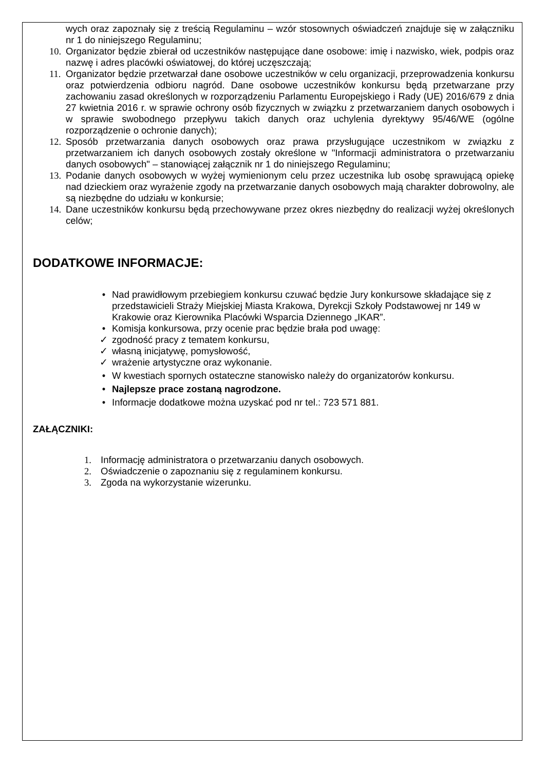wych oraz zapoznały się z treścią Regulaminu – wzór stosownych oświadczeń znajduje się w załączniku nr 1 do niniejszego Regulaminu;
10.
Organizator będzie zbierał od uczestników następujące dane osobowe: imię i nazwisko, wiek, podpis oraz nazwę i adres placówki oświatowej, do której uczęszczają;
11.
Organizator będzie przetwarzał dane osobowe uczestników w celu organizacji, przeprowadzenia konkursu oraz potwierdzenia odbioru nagród. Dane osobowe uczestników konkursu będą przetwarzane przy zachowaniu zasad określonych w rozporządzeniu Parlamentu Europejskiego i Rady (UE) 2016/679 z dnia 27 kwietnia 2016 r. w sprawie ochrony osób fizycznych w związku z przetwarzaniem danych osobowych i w sprawie swobodnego przepływu takich danych oraz uchylenia dyrektywy 95/46/WE (ogólne rozporządzenie o ochronie danych);
12.
Sposób przetwarzania danych osobowych oraz prawa przysługujące uczestnikom w związku z przetwarzaniem ich danych osobowych zostały określone w "Informacji administratora o przetwarzaniu danych osobowych" – stanowiącej załącznik nr 1 do niniejszego Regulaminu;
13.
Podanie danych osobowych w wyżej wymienionym celu przez uczestnika lub osobę sprawującą opiekę nad dzieckiem oraz wyrażenie zgody na przetwarzanie danych osobowych mają charakter dobrowolny, ale są niezbędne do udziału w konkursie;
14.
Dane uczestników konkursu będą przechowywane przez okres niezbędny do realizacji wyżej określonych celów;
DODATKOWE INFORMACJE:
• Nad prawidłowym przebiegiem konkursu czuwać będzie Jury konkursowe składające się z przedstawicieli Straży Miejskiej Miasta Krakowa, Dyrekcji Szkoły Podstawowej nr 149 w Krakowie oraz Kierownika Placówki Wsparcia Dziennego „IKAR”.
• Komisja konkursowa, przy ocenie prac będzie brała pod uwagę:
✓ zgodność pracy z tematem konkursu,
✓ własną inicjatywę, pomysłowość,
✓ wrażenie artystyczne oraz wykonanie.
• W kwestiach spornych ostateczne stanowisko należy do organizatorów konkursu.
• Najlepsze prace zostaną nagrodzone.
• Informacje dodatkowe można uzyskać pod nr tel.: 723 571 881.
ZAŁĄCZNIKI:
1. Informację administratora o przetwarzaniu danych osobowych.
2. Oświadczenie o zapoznaniu się z regulaminem konkursu.
3. Zgoda na wykorzystanie wizerunku.